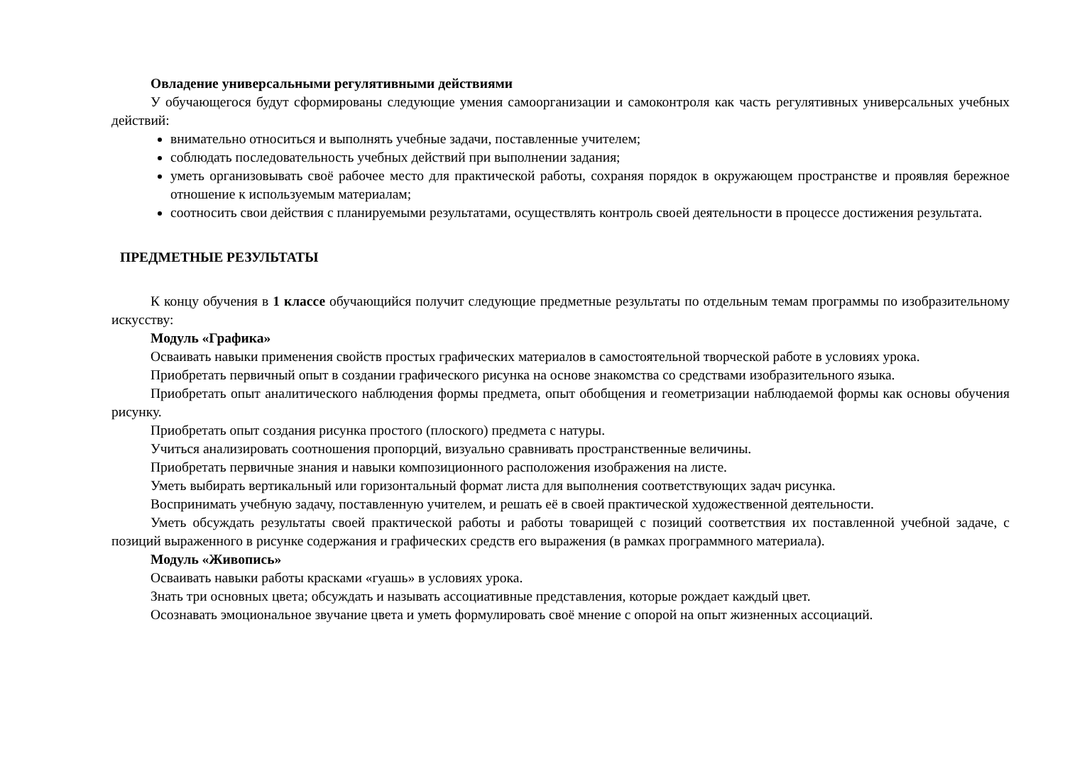Овладение универсальными регулятивными действиями
У обучающегося будут сформированы следующие умения самоорганизации и самоконтроля как часть регулятивных универсальных учебных действий:
внимательно относиться и выполнять учебные задачи, поставленные учителем;
соблюдать последовательность учебных действий при выполнении задания;
уметь организовывать своё рабочее место для практической работы, сохраняя порядок в окружающем пространстве и проявляя бережное отношение к используемым материалам;
соотносить свои действия с планируемыми результатами, осуществлять контроль своей деятельности в процессе достижения результата.
ПРЕДМЕТНЫЕ РЕЗУЛЬТАТЫ
К концу обучения в 1 классе обучающийся получит следующие предметные результаты по отдельным темам программы по изобразительному искусству:
Модуль «Графика»
Осваивать навыки применения свойств простых графических материалов в самостоятельной творческой работе в условиях урока.
Приобретать первичный опыт в создании графического рисунка на основе знакомства со средствами изобразительного языка.
Приобретать опыт аналитического наблюдения формы предмета, опыт обобщения и геометризации наблюдаемой формы как основы обучения рисунку.
Приобретать опыт создания рисунка простого (плоского) предмета с натуры.
Учиться анализировать соотношения пропорций, визуально сравнивать пространственные величины.
Приобретать первичные знания и навыки композиционного расположения изображения на листе.
Уметь выбирать вертикальный или горизонтальный формат листа для выполнения соответствующих задач рисунка.
Воспринимать учебную задачу, поставленную учителем, и решать её в своей практической художественной деятельности.
Уметь обсуждать результаты своей практической работы и работы товарищей с позиций соответствия их поставленной учебной задаче, с позиций выраженного в рисунке содержания и графических средств его выражения (в рамках программного материала).
Модуль «Живопись»
Осваивать навыки работы красками «гуашь» в условиях урока.
Знать три основных цвета; обсуждать и называть ассоциативные представления, которые рождает каждый цвет.
Осознавать эмоциональное звучание цвета и уметь формулировать своё мнение с опорой на опыт жизненных ассоциаций.